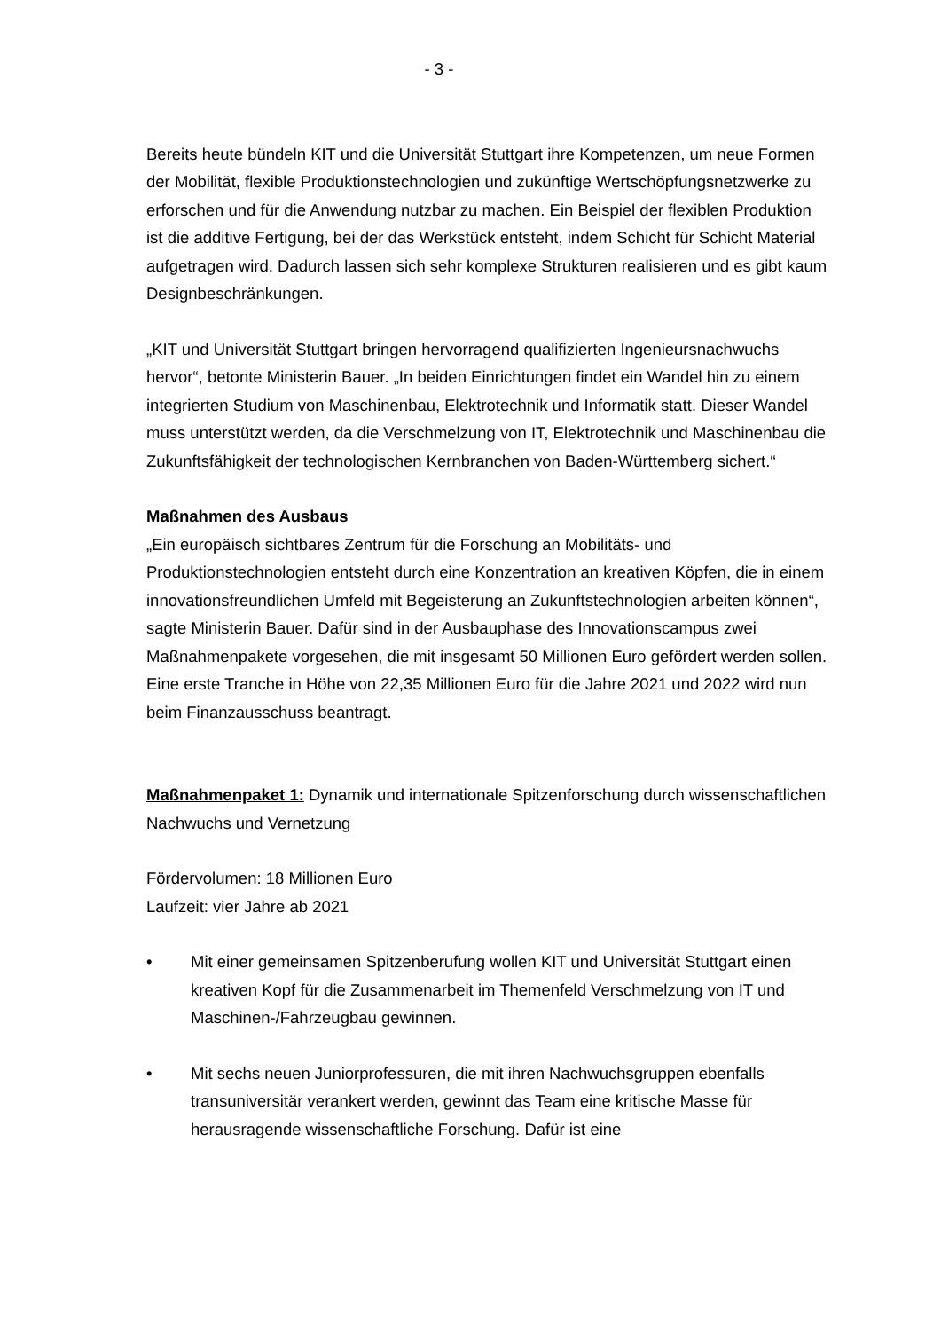- 3 -
Bereits heute bündeln KIT und die Universität Stuttgart ihre Kompetenzen, um neue Formen der Mobilität, flexible Produktionstechnologien und zukünftige Wertschöpfungsnetzwerke zu erforschen und für die Anwendung nutzbar zu machen. Ein Beispiel der flexiblen Produktion ist die additive Fertigung, bei der das Werkstück entsteht, indem Schicht für Schicht Material aufgetragen wird. Dadurch lassen sich sehr komplexe Strukturen realisieren und es gibt kaum Designbeschränkungen.
„KIT und Universität Stuttgart bringen hervorragend qualifizierten Ingenieursnachwuchs hervor“, betonte Ministerin Bauer. „In beiden Einrichtungen findet ein Wandel hin zu einem integrierten Studium von Maschinenbau, Elektrotechnik und Informatik statt. Dieser Wandel muss unterstützt werden, da die Verschmelzung von IT, Elektrotechnik und Maschinenbau die Zukunftsfähigkeit der technologischen Kernbranchen von Baden-Württemberg sichert.“
Maßnahmen des Ausbaus
„Ein europäisch sichtbares Zentrum für die Forschung an Mobilitäts- und Produktionstechnologien entsteht durch eine Konzentration an kreativen Köpfen, die in einem innovationsfreundlichen Umfeld mit Begeisterung an Zukunftstechnologien arbeiten können“, sagte Ministerin Bauer. Dafür sind in der Ausbauphase des Innovationscampus zwei Maßnahmenpakete vorgesehen, die mit insgesamt 50 Millionen Euro gefördert werden sollen. Eine erste Tranche in Höhe von 22,35 Millionen Euro für die Jahre 2021 und 2022 wird nun beim Finanzausschuss beantragt.
Maßnahmenpaket 1: Dynamik und internationale Spitzenforschung durch wissenschaftlichen Nachwuchs und Vernetzung
Fördervolumen: 18 Millionen Euro
Laufzeit: vier Jahre ab 2021
• Mit einer gemeinsamen Spitzenberufung wollen KIT und Universität Stuttgart einen kreativen Kopf für die Zusammenarbeit im Themenfeld Verschmelzung von IT und Maschinen-/Fahrzeugbau gewinnen.
• Mit sechs neuen Juniorprofessuren, die mit ihren Nachwuchsgruppen ebenfalls transuniversitär verankert werden, gewinnt das Team eine kritische Masse für herausragende wissenschaftliche Forschung. Dafür ist eine